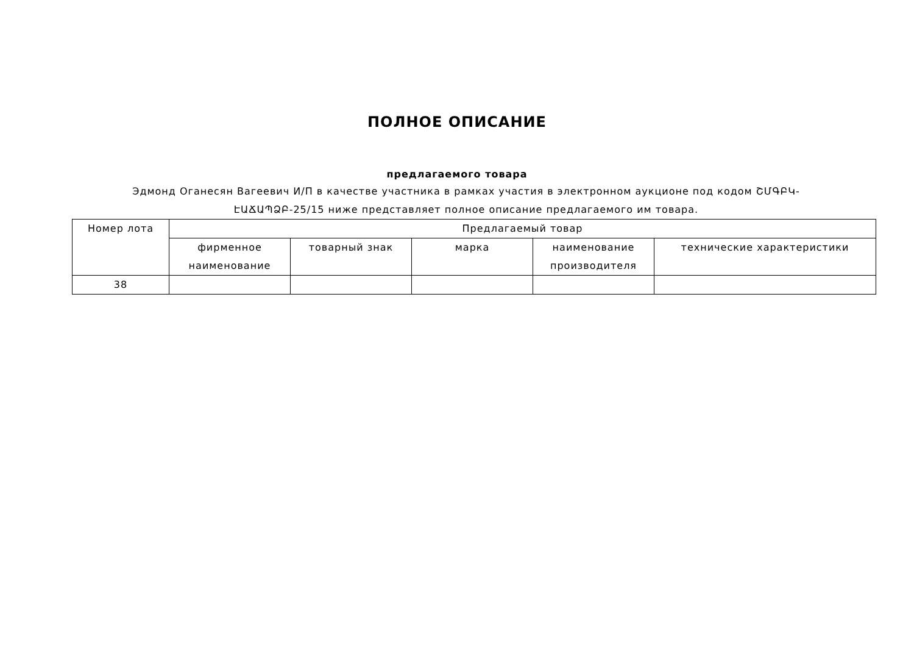ПОЛНОЕ ОПИСАНИЕ
предлагаемого товара
Эдмонд Оганесян Вагеевич И/П в качестве участника в рамках участия в электронном аукционе под кодом ՇՄԳԲԿ-ԷԱՃԱՊՁԲ-25/15 ниже представляет полное описание предлагаемого им товара.
| Номер лота | Предлагаемый товар | | | | |
| --- | --- | --- | --- | --- | --- |
| | фирменное наименование | товарный знак | марка | наименование производителя | технические характеристики |
| 38 | | | | | |